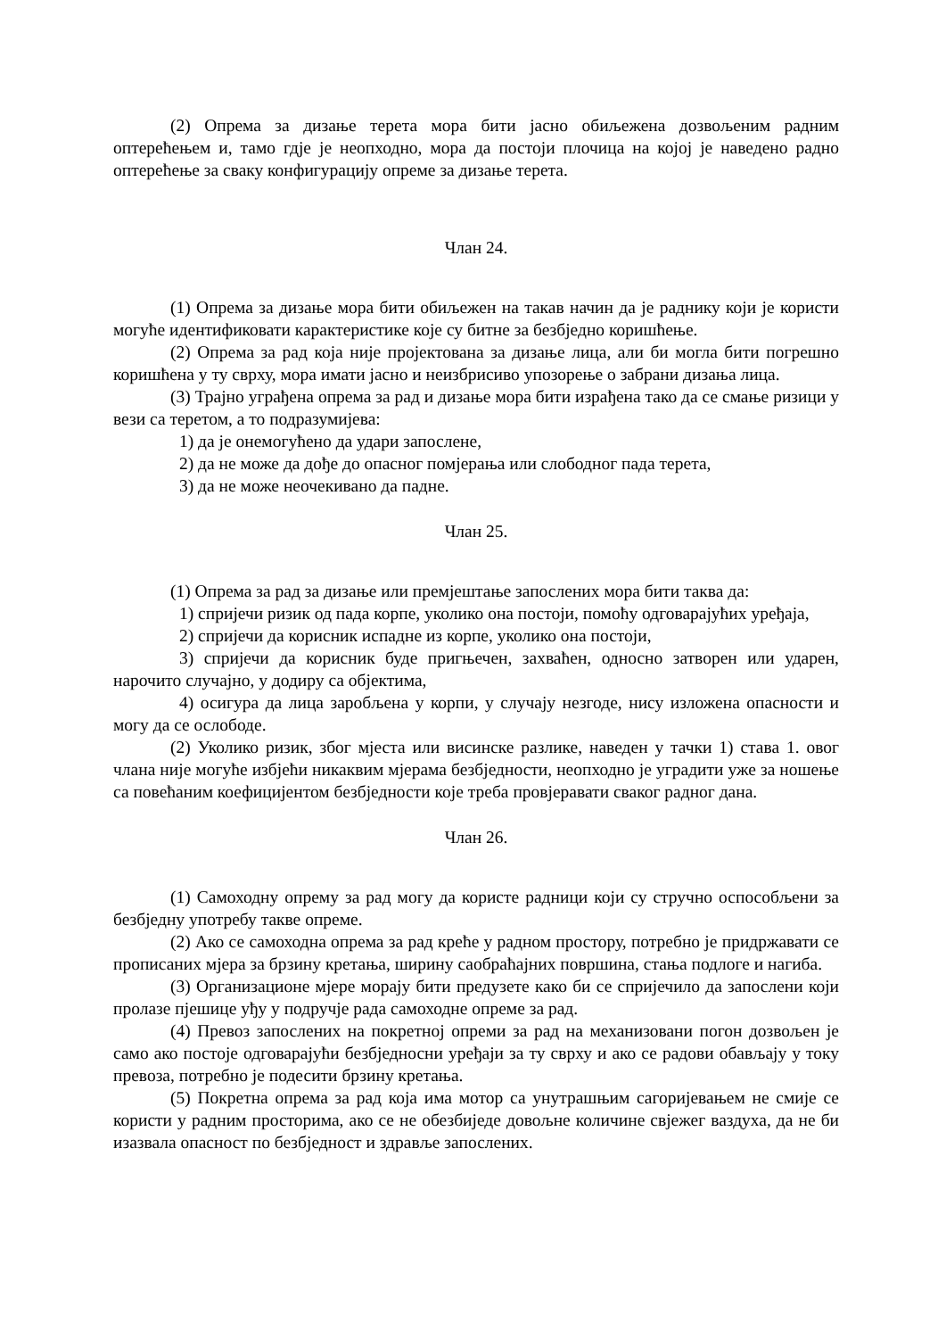(2) Опрема за дизање терета мора бити јасно обиљежена дозвољеним радним оптерећењем и, тамо гдје је неопходно, мора да постоји плочица на којој је наведено радно оптерећење за сваку конфигурацију опреме за дизање терета.
Члан 24.
(1) Опрема за дизање мора бити обиљежен на такав начин да је раднику који је користи могуће идентификовати карактеристике које су битне за безбједно коришћење.
(2) Опрема за рад која није пројектована за дизање лица, али би могла бити погрешно коришћена у ту сврху, мора имати јасно и неизбрисиво упозорење о забрани дизања лица.
(3) Трајно уграђена опрема за рад и дизање мора бити израђена тако да се смање ризици у вези са теретом, а то подразумијева:
1) да је онемогућено да удари запослене,
2) да не може да дође до опасног помјерања или слободног пада терета,
3) да не може неочекивано да падне.
Члан 25.
(1) Опрема за рад за дизање или премјештање запослених мора бити таква да:
1) спријечи ризик од пада корпе, уколико она постоји, помоћу одговарајућих уређаја,
2) спријечи да корисник испадне из корпе, уколико она постоји,
3) спријечи да корисник буде пригњечен, захваћен, односно затворен или ударен, нарочито случајно, у додиру са објектима,
4) осигура да лица заробљена у корпи, у случају незгоде, нису изложена опасности и могу да се ослободе.
(2) Уколико ризик, због мјеста или висинске разлике, наведен у тачки 1) става 1. овог члана није могуће избјећи никаквим мјерама безбједности, неопходно је уградити уже за ношење са повећаним коефицијентом безбједности које треба провјеравати сваког радног дана.
Члан 26.
(1) Самоходну опрему за рад могу да користе радници који су стручно оспособљени за безбједну употребу такве опреме.
(2) Ако се самоходна опрема за рад креће у радном простору, потребно је придржавати се прописаних мјера за брзину кретања, ширину саобраћајних површина, стања подлоге и нагиба.
(3) Организационе мјере морају бити предузете како би се спријечило да запослени који пролазе пјешице уђу у подручје рада самоходне опреме за рад.
(4) Превоз запослених на покретној опреми за рад на механизовани погон дозвољен је само ако постоје одговарајући безбједносни уређаји за ту сврху и ако се радови обављају у току превоза, потребно је подесити брзину кретања.
(5) Покретна опрема за рад која има мотор са унутрашњим сагоријевањем не смије се користи у радним просторима, ако се не обезбиједе довољне количине свјежег ваздуха, да не би изазвала опасност по безбједност и здравље запослених.